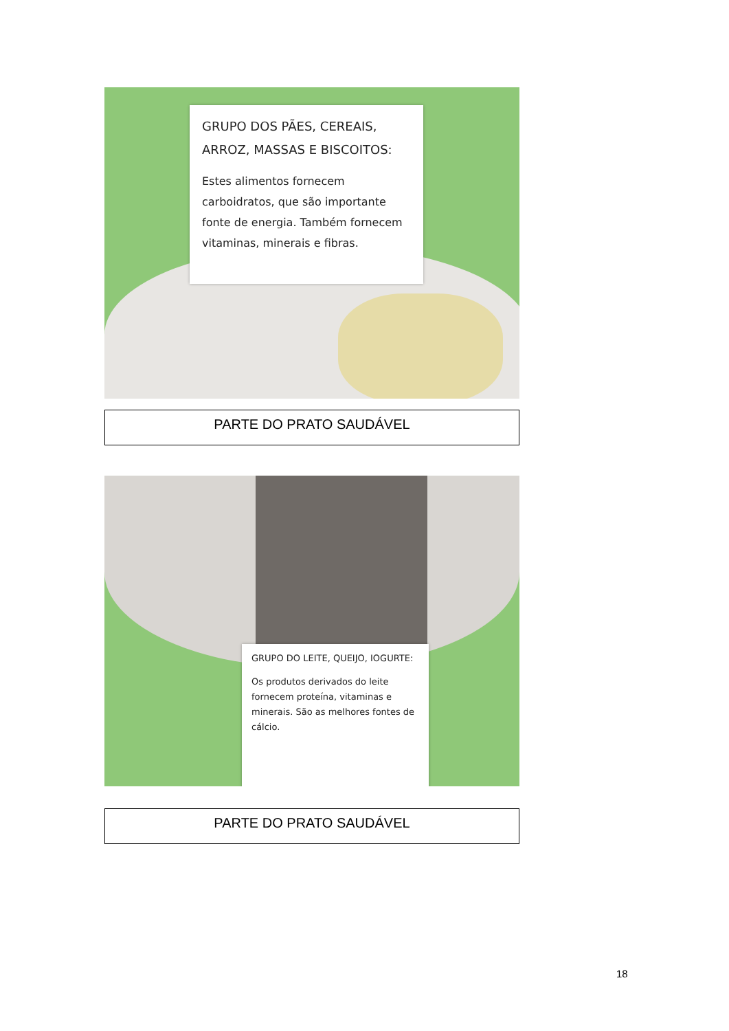GRUPO DOS PÃES, CEREAIS, ARROZ, MASSAS E BISCOITOS:
Estes alimentos fornecem carboidratos, que são importante fonte de energia. Também fornecem vitaminas, minerais e fibras.
PARTE DO PRATO SAUDÁVEL
GRUPO DO LEITE, QUEIJO, IOGURTE:
Os produtos derivados do leite fornecem proteína, vitaminas e minerais. São as melhores fontes de cálcio.
PARTE DO PRATO SAUDÁVEL
18